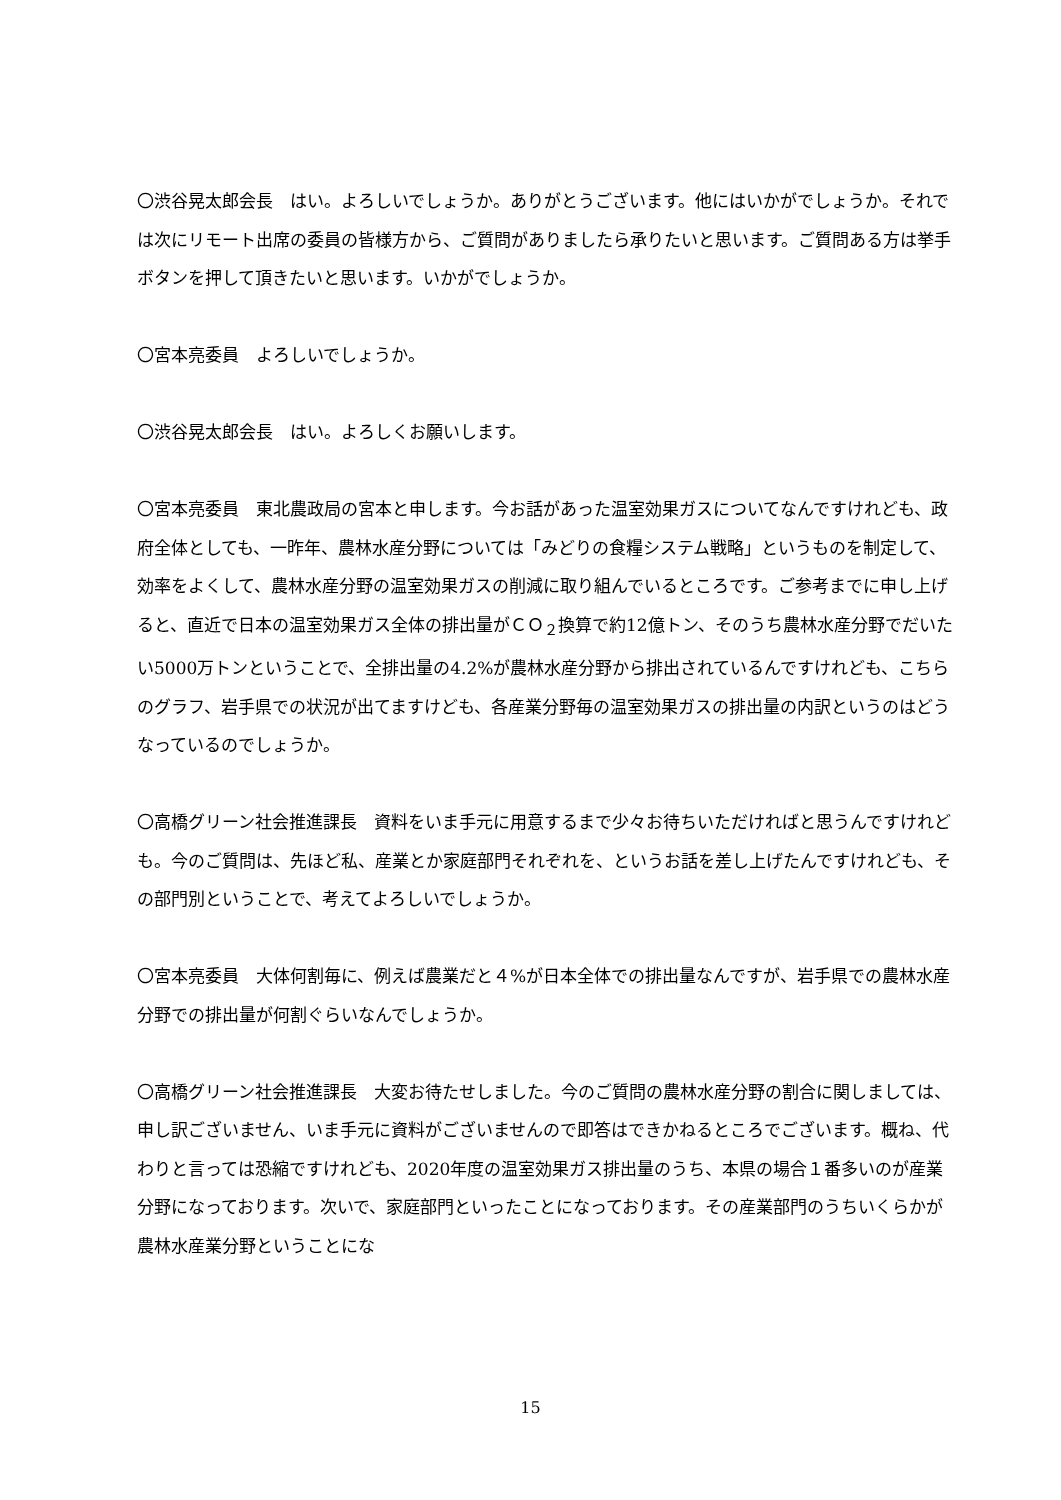〇渋谷晃太郎会長　はい。よろしいでしょうか。ありがとうございます。他にはいかがでしょうか。それでは次にリモート出席の委員の皆様方から、ご質問がありましたら承りたいと思います。ご質問ある方は挙手ボタンを押して頂きたいと思います。いかがでしょうか。
〇宮本亮委員　よろしいでしょうか。
〇渋谷晃太郎会長　はい。よろしくお願いします。
〇宮本亮委員　東北農政局の宮本と申します。今お話があった温室効果ガスについてなんですけれども、政府全体としても、一昨年、農林水産分野については「みどりの食糧システム戦略」というものを制定して、効率をよくして、農林水産分野の温室効果ガスの削減に取り組んでいるところです。ご参考までに申し上げると、直近で日本の温室効果ガス全体の排出量がＣＯ<sub>２</sub>換算で約12億トン、そのうち農林水産分野でだいたい5000万トンということで、全排出量の4.2%が農林水産分野から排出されているんですけれども、こちらのグラフ、岩手県での状況が出てますけども、各産業分野毎の温室効果ガスの排出量の内訳というのはどうなっているのでしょうか。
〇高橋グリーン社会推進課長　資料をいま手元に用意するまで少々お待ちいただければと思うんですけれども。今のご質問は、先ほど私、産業とか家庭部門それぞれを、というお話を差し上げたんですけれども、その部門別ということで、考えてよろしいでしょうか。
〇宮本亮委員　大体何割毎に、例えば農業だと４%が日本全体での排出量なんですが、岩手県での農林水産分野での排出量が何割ぐらいなんでしょうか。
〇高橋グリーン社会推進課長　大変お待たせしました。今のご質問の農林水産分野の割合に関しましては、申し訳ございません、いま手元に資料がございませんので即答はできかねるところでございます。概ね、代わりと言っては恐縮ですけれども、2020年度の温室効果ガス排出量のうち、本県の場合１番多いのが産業分野になっております。次いで、家庭部門といったことになっております。その産業部門のうちいくらかが農林水産業分野ということにな
15